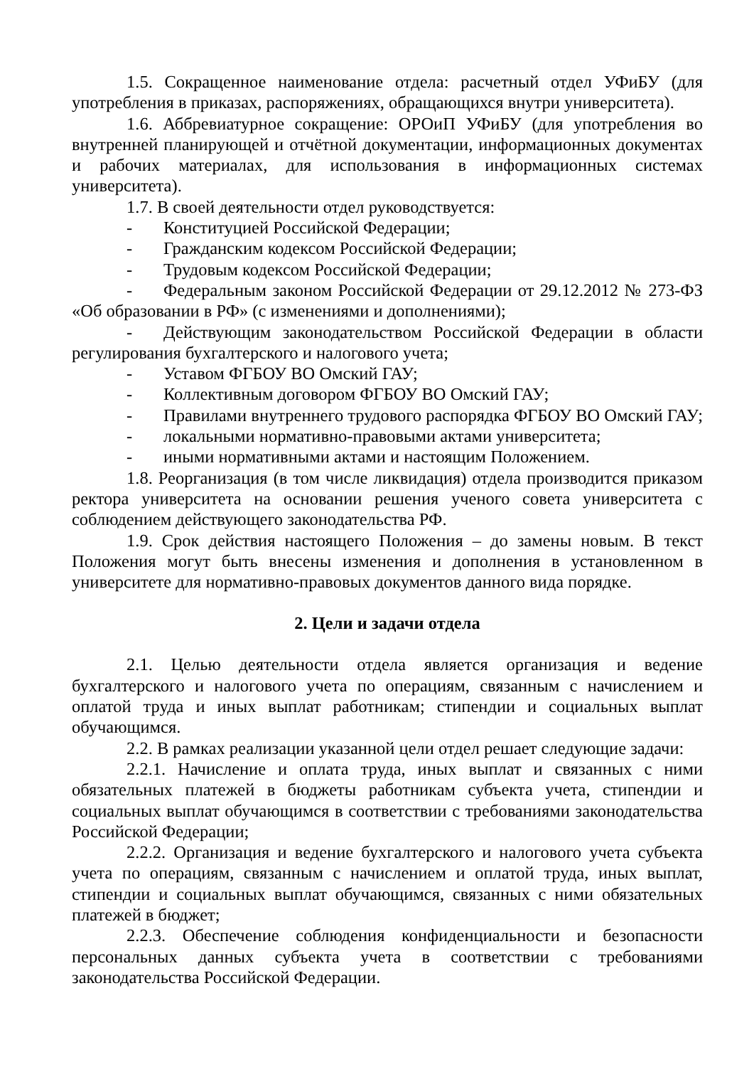1.5. Сокращенное наименование отдела: расчетный отдел УФиБУ (для употребления в приказах, распоряжениях, обращающихся внутри университета).
1.6. Аббревиатурное сокращение: ОРОиП УФиБУ (для употребления во внутренней планирующей и отчётной документации, информационных документах и рабочих материалах, для использования в информационных системах университета).
1.7. В своей деятельности отдел руководствуется:
- Конституцией Российской Федерации;
- Гражданским кодексом Российской Федерации;
- Трудовым кодексом Российской Федерации;
- Федеральным законом Российской Федерации от 29.12.2012 № 273-ФЗ «Об образовании в РФ» (с изменениями и дополнениями);
- Действующим законодательством Российской Федерации в области регулирования бухгалтерского и налогового учета;
- Уставом ФГБОУ ВО Омский ГАУ;
- Коллективным договором ФГБОУ ВО Омский ГАУ;
- Правилами внутреннего трудового распорядка ФГБОУ ВО Омский ГАУ;
- локальными нормативно-правовыми актами университета;
- иными нормативными актами и настоящим Положением.
1.8. Реорганизация (в том числе ликвидация) отдела производится приказом ректора университета на основании решения ученого совета университета с соблюдением действующего законодательства РФ.
1.9. Срок действия настоящего Положения – до замены новым. В текст Положения могут быть внесены изменения и дополнения в установленном в университете для нормативно-правовых документов данного вида порядке.
2. Цели и задачи отдела
2.1. Целью деятельности отдела является организация и ведение бухгалтерского и налогового учета по операциям, связанным с начислением и оплатой труда и иных выплат работникам; стипендии и социальных выплат обучающимся.
2.2. В рамках реализации указанной цели отдел решает следующие задачи:
2.2.1. Начисление и оплата труда, иных выплат и связанных с ними обязательных платежей в бюджеты работникам субъекта учета, стипендии и социальных выплат обучающимся в соответствии с требованиями законодательства Российской Федерации;
2.2.2. Организация и ведение бухгалтерского и налогового учета субъекта учета по операциям, связанным с начислением и оплатой труда, иных выплат, стипендии и социальных выплат обучающимся, связанных с ними обязательных платежей в бюджет;
2.2.3. Обеспечение соблюдения конфиденциальности и безопасности персональных данных субъекта учета в соответствии с требованиями законодательства Российской Федерации.